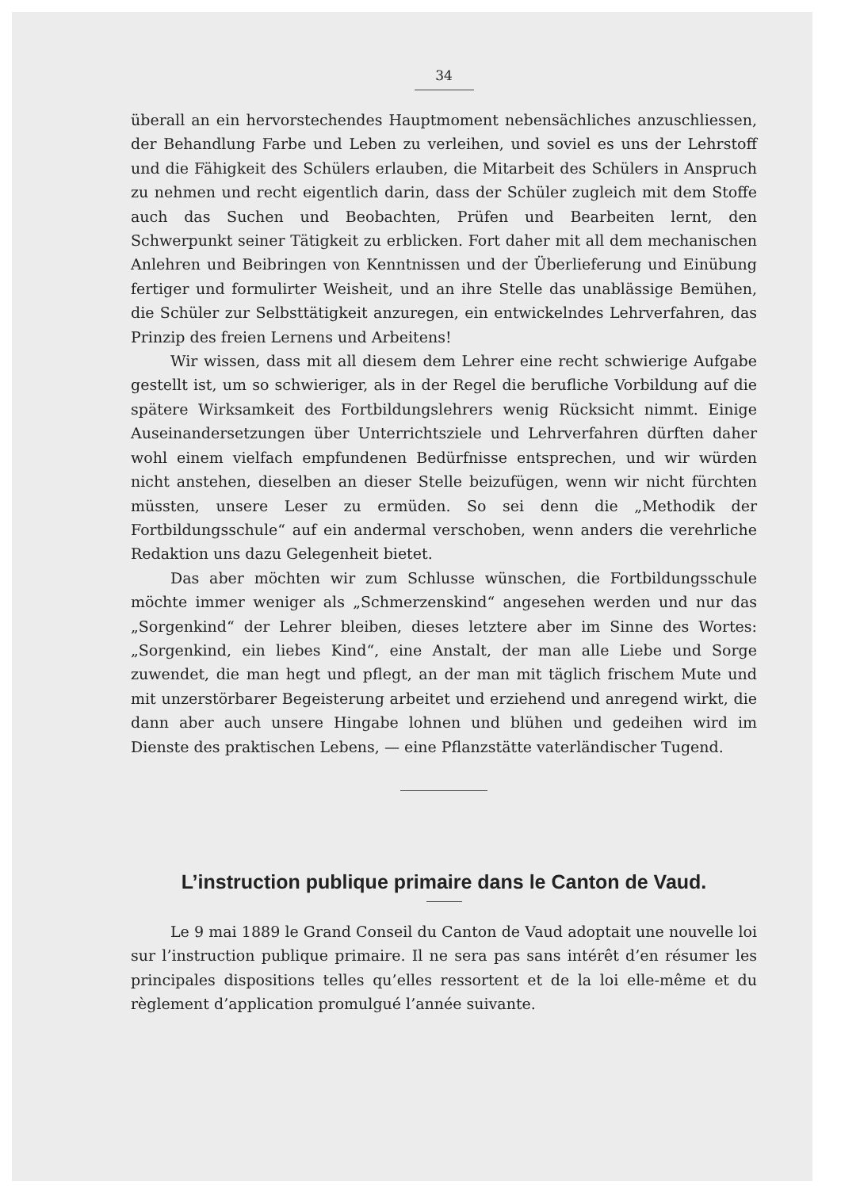34
überall an ein hervorstechendes Hauptmoment nebensächliches anzuschliessen, der Behandlung Farbe und Leben zu verleihen, und soviel es uns der Lehrstoff und die Fähigkeit des Schülers erlauben, die Mitarbeit des Schülers in Anspruch zu nehmen und recht eigentlich darin, dass der Schüler zugleich mit dem Stoffe auch das Suchen und Beobachten, Prüfen und Bearbeiten lernt, den Schwerpunkt seiner Tätigkeit zu erblicken. Fort daher mit all dem mechanischen Anlehren und Beibringen von Kenntnissen und der Überlieferung und Einübung fertiger und formulirter Weisheit, und an ihre Stelle das unablässige Bemühen, die Schüler zur Selbsttätigkeit anzuregen, ein entwickelndes Lehrverfahren, das Prinzip des freien Lernens und Arbeitens!
Wir wissen, dass mit all diesem dem Lehrer eine recht schwierige Aufgabe gestellt ist, um so schwieriger, als in der Regel die berufliche Vorbildung auf die spätere Wirksamkeit des Fortbildungslehrers wenig Rücksicht nimmt. Einige Auseinandersetzungen über Unterrichtsziele und Lehrverfahren dürften daher wohl einem vielfach empfundenen Bedürfnisse entsprechen, und wir würden nicht anstehen, dieselben an dieser Stelle beizufügen, wenn wir nicht fürchten müssten, unsere Leser zu ermüden. So sei denn die „Methodik der Fortbildungsschule“ auf ein andermal verschoben, wenn anders die verehrliche Redaktion uns dazu Gelegenheit bietet.
Das aber möchten wir zum Schlusse wünschen, die Fortbildungsschule möchte immer weniger als „Schmerzenskind“ angesehen werden und nur das „Sorgenkind“ der Lehrer bleiben, dieses letztere aber im Sinne des Wortes: „Sorgenkind, ein liebes Kind“, eine Anstalt, der man alle Liebe und Sorge zuwendet, die man hegt und pflegt, an der man mit täglich frischem Mute und mit unzerstörbarer Begeisterung arbeitet und erziehend und anregend wirkt, die dann aber auch unsere Hingabe lohnen und blühen und gedeihen wird im Dienste des praktischen Lebens, — eine Pflanzstätte vaterländischer Tugend.
L’instruction publique primaire dans le Canton de Vaud.
Le 9 mai 1889 le Grand Conseil du Canton de Vaud adoptait une nouvelle loi sur l’instruction publique primaire. Il ne sera pas sans intérêt d’en résumer les principales dispositions telles qu’elles ressortent et de la loi elle-même et du règlement d’application promulgué l’année suivante.